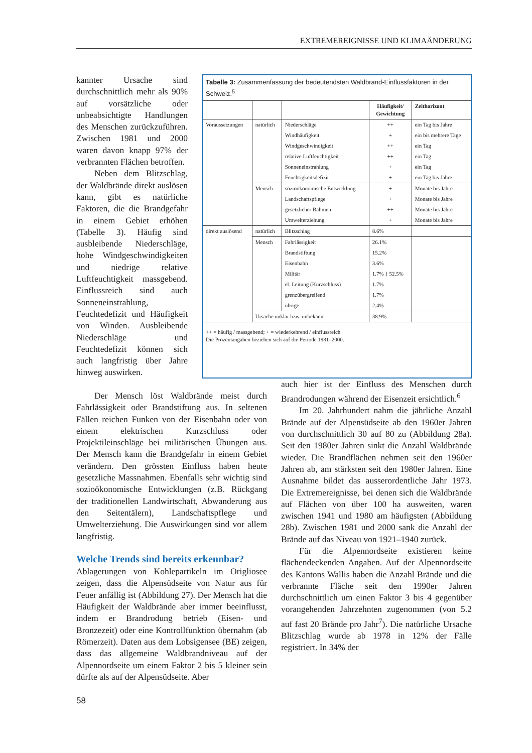EXTREMEREIGNISSE UND KLIMAÄNDERUNG
kannter Ursache sind durchschnittlich mehr als 90% auf vorsätzliche oder unbeabsichtigte Handlungen des Menschen zurückzuführen. Zwischen 1981 und 2000 waren davon knapp 97% der verbrannten Flächen betroffen.
Neben dem Blitzschlag, der Waldbrände direkt auslösen kann, gibt es natürliche Faktoren, die die Brandgefahr in einem Gebiet erhöhen (Tabelle 3). Häufig sind ausbleibende Niederschläge, hohe Windgeschwindigkeiten und niedrige relative Luftfeuchtigkeit massgebend. Einflussreich sind auch Sonneneinstrahlung, Feuchtedefizit und Häufigkeit von Winden. Ausbleibende Niederschläge und Feuchtedefizit können sich auch langfristig über Jahre hinweg auswirken.
Tabelle 3: Zusammenfassung der bedeutendsten Waldbrand-Einflussfaktoren in der Schweiz.<sup>5</sup>
| | | | Häufigkeit/ Gewichtung | Zeithorizont |
| --- | --- | --- | --- | --- |
| Voraussetzungen | natürlich | Niederschläge | ++ | ein Tag bis Jahre |
| | | Windhäufigkeit | + | ein bis mehrere Tage |
| | | Windgeschwindigkeit | ++ | ein Tag |
| | | relative Luftfeuchtigkeit | ++ | ein Tag |
| | | Sonneneinstrahlung | + | ein Tag |
| | | Feuchtigkeitsdefizit | + | ein Tag bis Jahre |
| | Mensch | sozioökonomische Entwicklung | + | Monate bis Jahre |
| | | Landschaftspflege | + | Monate bis Jahre |
| | | gesetzlicher Rahmen | ++ | Monate bis Jahre |
| | | Umwelterziehung | + | Monate bis Jahre |
| direkt auslösend | natürlich | Blitzschlag | 8.6% | |
| | Mensch | Fahrlässigkeit | 26.1% | |
| | | Brandstiftung | 15.2% | |
| | | Eisenbahn | 3.6% | |
| | | Militär | 1.7% } 52.5% | |
| | | el. Leitung (Kurzschluss) | 1.7% | |
| | | grenzübergreifend | 1.7% | |
| | | übrige | 2.4% | |
| | Ursache unklar bzw. unbekannt | | 38.9% | |
++ = häufig / massgebend; + = wiederkehrend / einflussreich
Die Prozentangaben beziehen sich auf die Periode 1981–2000.
Der Mensch löst Waldbrände meist durch Fahrlässigkeit oder Brandstiftung aus. In seltenen Fällen reichen Funken von der Eisenbahn oder von einem elektrischen Kurzschluss oder Projektileinschläge bei militärischen Übungen aus. Der Mensch kann die Brandgefahr in einem Gebiet verändern. Den grössten Einfluss haben heute gesetzliche Massnahmen. Ebenfalls sehr wichtig sind sozioökonomische Entwicklungen (z.B. Rückgang der traditionellen Landwirtschaft, Abwanderung aus den Seitentälern), Landschaftspflege und Umwelterziehung. Die Auswirkungen sind vor allem langfristig.
Welche Trends sind bereits erkennbar?
Ablagerungen von Kohlepartikeln im Origliosee zeigen, dass die Alpensüdseite von Natur aus für Feuer anfällig ist (Abbildung 27). Der Mensch hat die Häufigkeit der Waldbrände aber immer beeinflusst, indem er Brandrodung betrieb (Eisen- und Bronzezeit) oder eine Kontrollfunktion übernahm (ab Römerzeit). Daten aus dem Lobsigensee (BE) zeigen, dass das allgemeine Waldbrandniveau auf der Alpennordseite um einem Faktor 2 bis 5 kleiner sein dürfte als auf der Alpensüdseite. Aber
auch hier ist der Einfluss des Menschen durch Brandrodungen während der Eisenzeit ersichtlich.<sup>6</sup>
Im 20. Jahrhundert nahm die jährliche Anzahl Brände auf der Alpensüdseite ab den 1960er Jahren von durchschnittlich 30 auf 80 zu (Abbildung 28a). Seit den 1980er Jahren sinkt die Anzahl Waldbrände wieder. Die Brandflächen nehmen seit den 1960er Jahren ab, am stärksten seit den 1980er Jahren. Eine Ausnahme bildet das ausserordentliche Jahr 1973. Die Extremereignisse, bei denen sich die Waldbrände auf Flächen von über 100 ha ausweiten, waren zwischen 1941 und 1980 am häufigsten (Abbildung 28b). Zwischen 1981 und 2000 sank die Anzahl der Brände auf das Niveau von 1921–1940 zurück.
Für die Alpennordseite existieren keine flächendeckenden Angaben. Auf der Alpennordseite des Kantons Wallis haben die Anzahl Brände und die verbrannte Fläche seit den 1990er Jahren durchschnittlich um einen Faktor 3 bis 4 gegenüber vorangehenden Jahrzehnten zugenommen (von 5.2 auf fast 20 Brände pro Jahr<sup>7</sup>). Die natürliche Ursache Blitzschlag wurde ab 1978 in 12% der Fälle registriert. In 34% der
58